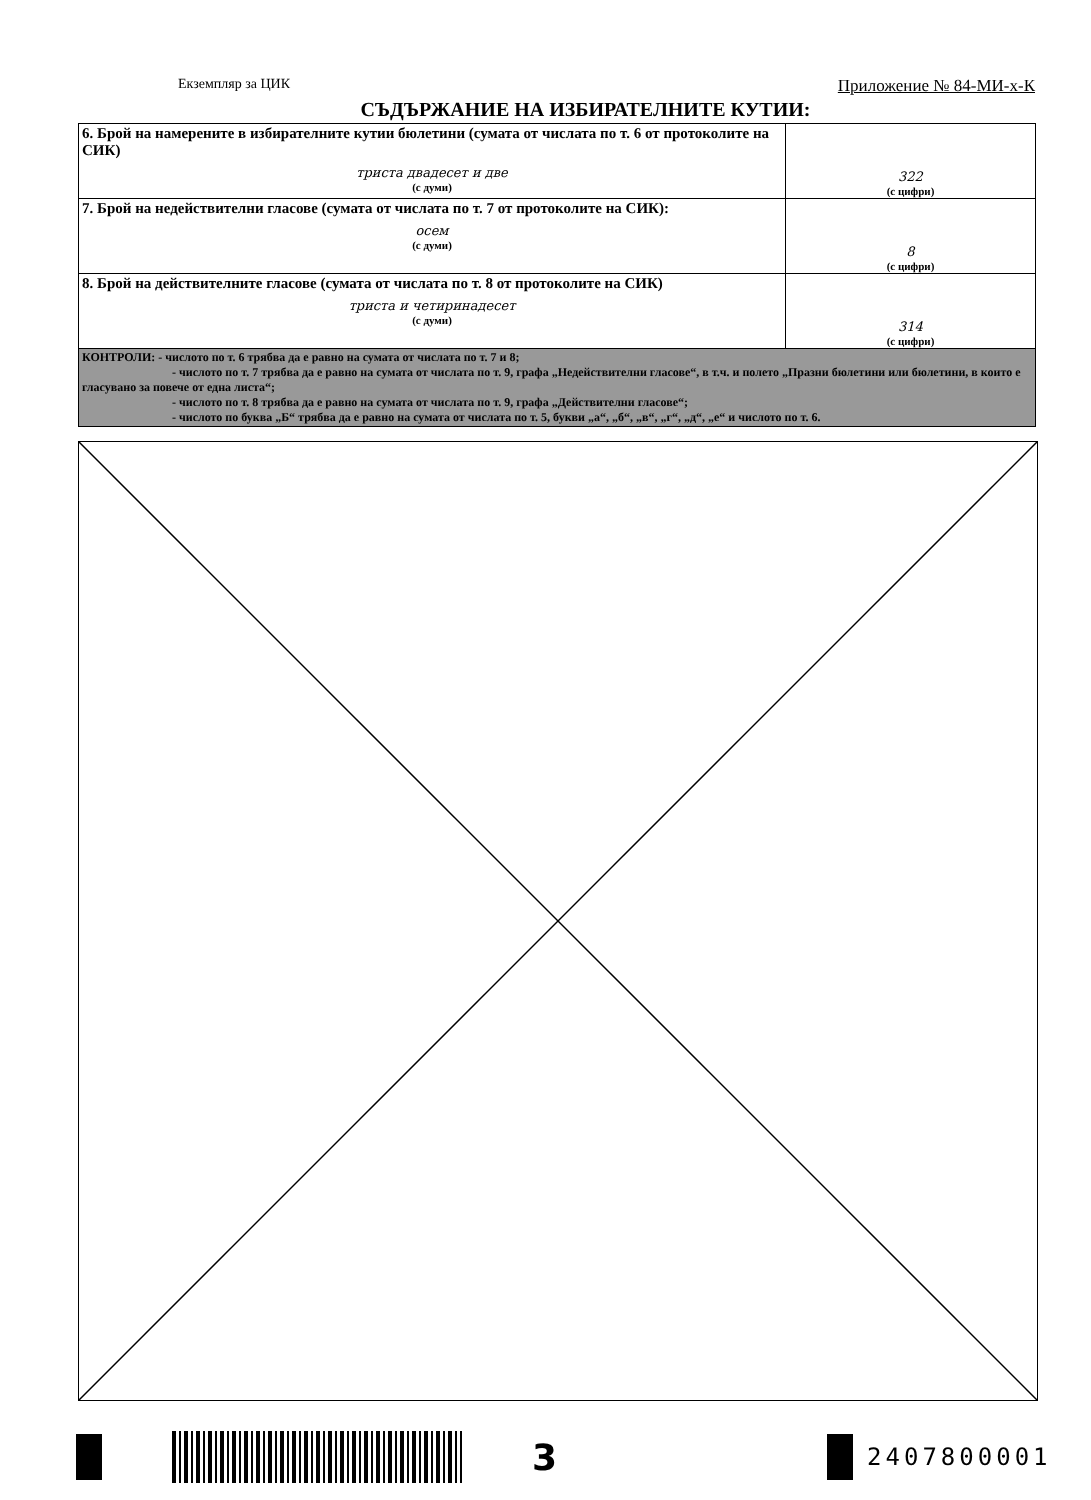Екземпляр за ЦИК Приложение № 84-МИ-х-К
СЪДЪРЖАНИЕ НА ИЗБИРАТЕЛНИТЕ КУТИИ:
| 6. Брой на намерените в избирателните кутии бюлетини (сумата от числата по т. 6 от протоколите на СИК) триста двадесет и две (с думи) | 322 (с цифри) |
| 7. Брой на недействителни гласове (сумата от числата по т. 7 от протоколите на СИК): осем (с думи) | 8 (с цифри) |
| 8. Брой на действителните гласове (сумата от числата по т. 8 от протоколите на СИК) триста и четиринадесет (с думи) | 314 (с цифри) |
| КОНТРОЛИ: - числото по т. 6 трябва да е равно на сумата от числата по т. 7 и 8; - числото по т. 7 трябва да е равно на сумата от числата по т. 9, графа „Недействителни гласове“, в т.ч. и полето „Празни бюлетини или бюлетини, в които е гласувано за повече от една листа“; - числото по т. 8 трябва да е равно на сумата от числата по т. 9, графа „Действителни гласове“; - числото по буква „Б“ трябва да е равно на сумата от числата по т. 5, букви „а“, „б“, „в“, „г“, „д“, „е“ и числото по т. 6. | |
3
2407800001